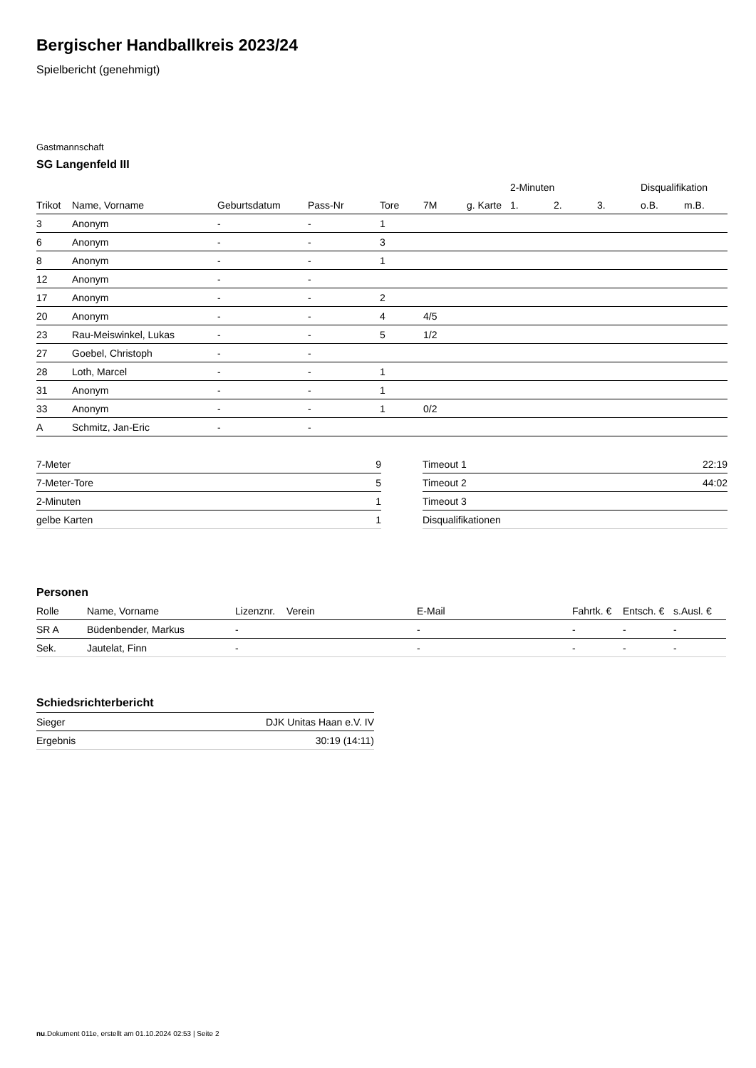Bergischer Handballkreis 2023/24
Spielbericht (genehmigt)
Gastmannschaft
SG Langenfeld III
| | | | | | | | 2-Minuten | | | Disqualifikation | |
| --- | --- | --- | --- | --- | --- | --- | --- | --- | --- | --- | --- |
| Trikot | Name, Vorname | Geburtsdatum | Pass-Nr | Tore | 7M | g. Karte | 1. | 2. | 3. | o.B. | m.B. |
| 3 | Anonym | - | - | 1 | | | | | | | |
| 6 | Anonym | - | - | 3 | | | | | | | |
| 8 | Anonym | - | - | 1 | | | | | | | |
| 12 | Anonym | - | - | | | | | | | | |
| 17 | Anonym | - | - | 2 | | | | | | | |
| 20 | Anonym | - | - | 4 | 4/5 | | | | | | |
| 23 | Rau-Meiswinkel, Lukas | - | - | 5 | 1/2 | | | | | | |
| 27 | Goebel, Christoph | - | - | | | | | | | | |
| 28 | Loth, Marcel | - | - | 1 | | | | | | | |
| 31 | Anonym | - | - | 1 | | | | | | | |
| 33 | Anonym | - | - | 1 | 0/2 | | | | | | |
| A | Schmitz, Jan-Eric | - | - | | | | | | | | |
| 7-Meter | 9 |
| 7-Meter-Tore | 5 |
| 2-Minuten | 1 |
| gelbe Karten | 1 |
| Timeout 1 | 22:19 |
| Timeout 2 | 44:02 |
| Timeout 3 | |
| Disqualifikationen | |
Personen
| Rolle | Name, Vorname | Lizenznr. | Verein | E-Mail | Fahrtk. € | Entsch. € | s.Ausl. € |
| --- | --- | --- | --- | --- | --- | --- | --- |
| SR A | Büdenbender, Markus | - | | - | - | - | - |
| Sek. | Jautelat, Finn | - | | - | - | - | - |
Schiedsrichterbericht
| Sieger | DJK Unitas Haan e.V. IV |
| Ergebnis | 30:19 (14:11) |
nu.Dokument 011e, erstellt am 01.10.2024 02:53 | Seite 2